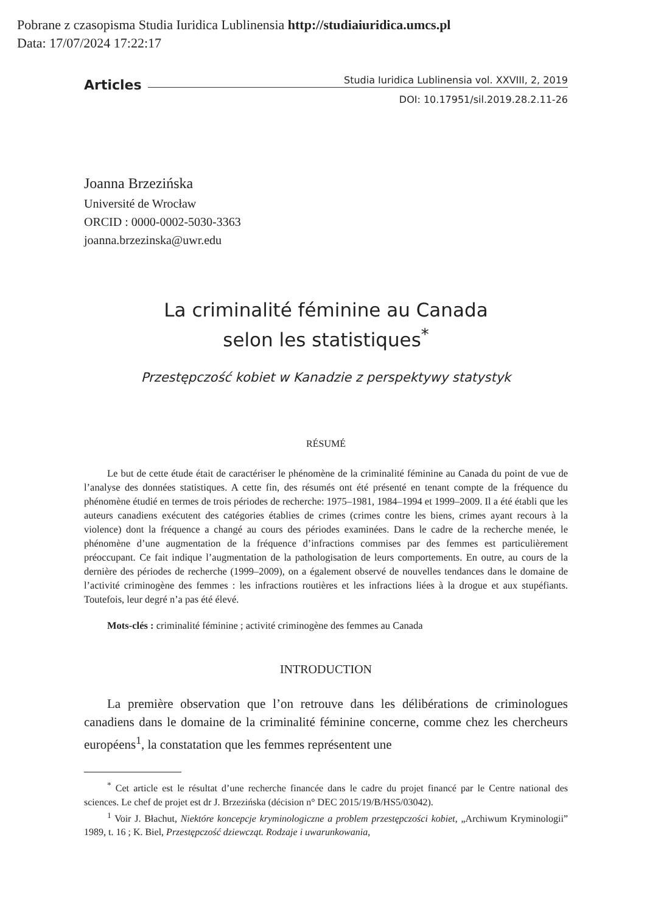Pobrane z czasopisma Studia Iuridica Lublinensia http://studiaiuridica.umcs.pl
Data: 17/07/2024 17:22:17
Articles Studia Iuridica Lublinensia vol. XXVIII, 2, 2019
DOI: 10.17951/sil.2019.28.2.11-26
Joanna Brzezińska
Université de Wrocław
ORCID : 0000-0002-5030-3363
joanna.brzezinska@uwr.edu
La criminalité féminine au Canada
selon les statistiques<sup>*</sup>
Przestępczość kobiet w Kanadzie z perspektywy statystyk
RÉSUMÉ
Le but de cette étude était de caractériser le phénomène de la criminalité féminine au Canada du point de vue de l’analyse des données statistiques. A cette fin, des résumés ont été présenté en tenant compte de la fréquence du phénomène étudié en termes de trois périodes de recherche: 1975–1981, 1984–1994 et 1999–2009. Il a été établi que les auteurs canadiens exécutent des catégories établies de crimes (crimes contre les biens, crimes ayant recours à la violence) dont la fréquence a changé au cours des périodes examinées. Dans le cadre de la recherche menée, le phénomène d’une augmentation de la fréquence d’infractions commises par des femmes est particulièrement préoccupant. Ce fait indique l’augmentation de la pathologisation de leurs comportements. En outre, au cours de la dernière des périodes de recherche (1999–2009), on a également observé de nouvelles tendances dans le domaine de l’activité criminogène des femmes : les infractions routières et les infractions liées à la drogue et aux stupéfiants. Toutefois, leur degré n’a pas été élevé.
Mots-clés : criminalité féminine ; activité criminogène des femmes au Canada
INTRODUCTION
La première observation que l’on retrouve dans les délibérations de criminologues canadiens dans le domaine de la criminalité féminine concerne, comme chez les chercheurs européens<sup>1</sup>, la constatation que les femmes représentent une
<sup>*</sup> Cet article est le résultat d’une recherche financée dans le cadre du projet financé par le Centre national des sciences. Le chef de projet est dr J. Brzezińska (décision n° DEC 2015/19/B/HS5/03042).
<sup>1</sup> Voir J. Błachut, Niektóre koncepcje kryminologiczne a problem przestępczości kobiet, „Archiwum Kryminologii” 1989, t. 16 ; K. Biel, Przestępczość dziewcząt. Rodzaje i uwarunkowania,